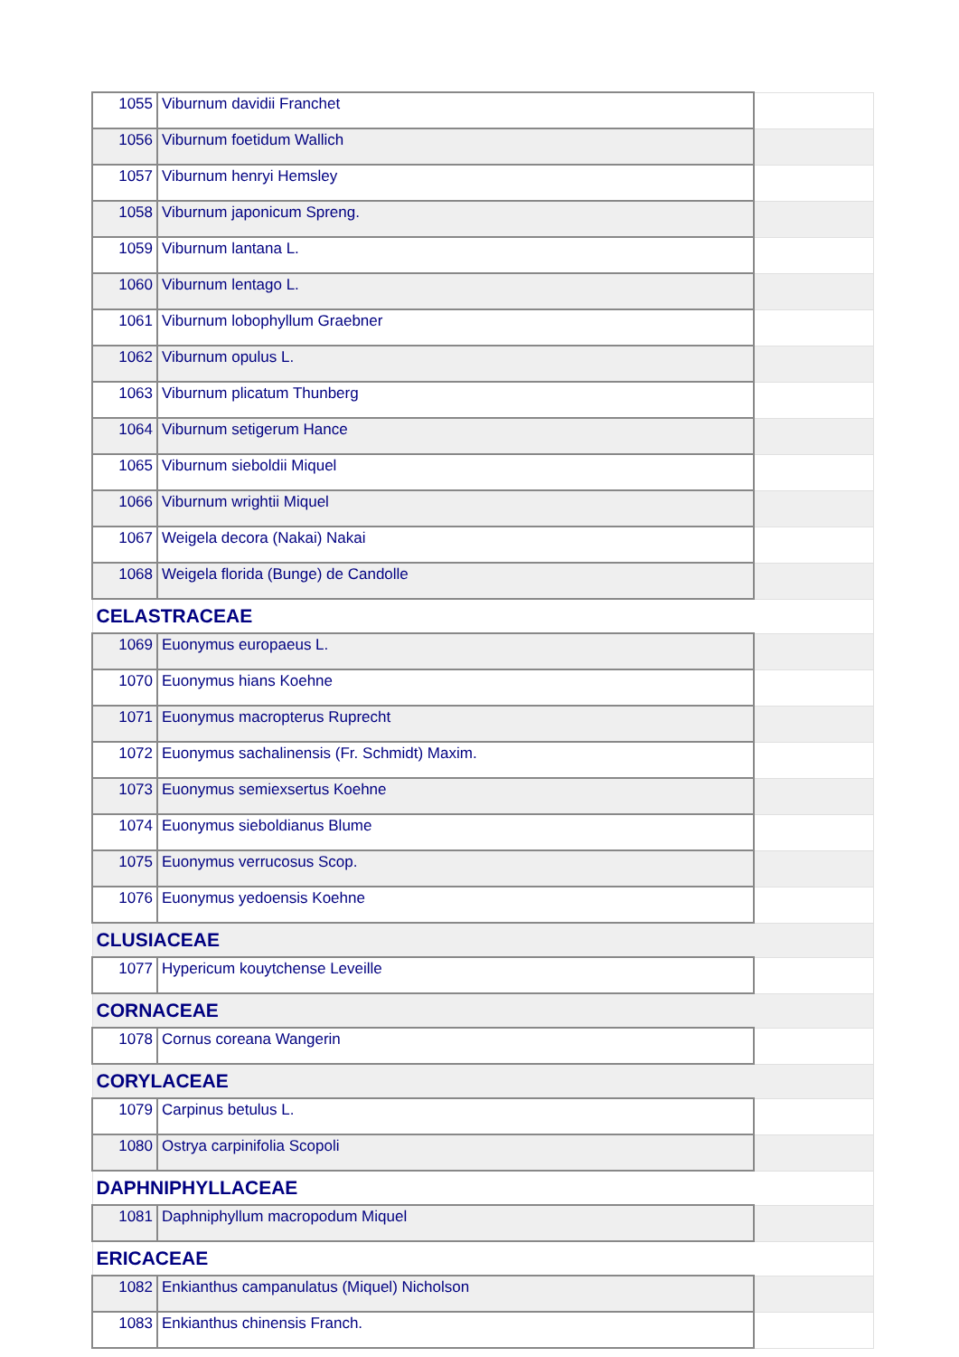| 1055 | Viburnum davidii Franchet | |
| 1056 | Viburnum foetidum Wallich | |
| 1057 | Viburnum henryi Hemsley | |
| 1058 | Viburnum japonicum Spreng. | |
| 1059 | Viburnum lantana L. | |
| 1060 | Viburnum lentago L. | |
| 1061 | Viburnum lobophyllum Graebner | |
| 1062 | Viburnum opulus L. | |
| 1063 | Viburnum plicatum Thunberg | |
| 1064 | Viburnum setigerum Hance | |
| 1065 | Viburnum sieboldii Miquel | |
| 1066 | Viburnum wrightii Miquel | |
| 1067 | Weigela decora (Nakai) Nakai | |
| 1068 | Weigela florida (Bunge) de Candolle | |
| CELASTRACEAE | | |
| 1069 | Euonymus europaeus L. | |
| 1070 | Euonymus hians Koehne | |
| 1071 | Euonymus macropterus Ruprecht | |
| 1072 | Euonymus sachalinensis (Fr. Schmidt) Maxim. | |
| 1073 | Euonymus semiexsertus Koehne | |
| 1074 | Euonymus sieboldianus Blume | |
| 1075 | Euonymus verrucosus Scop. | |
| 1076 | Euonymus yedoensis Koehne | |
| CLUSIACEAE | | |
| 1077 | Hypericum kouytchense Leveille | |
| CORNACEAE | | |
| 1078 | Cornus coreana Wangerin | |
| CORYLACEAE | | |
| 1079 | Carpinus betulus L. | |
| 1080 | Ostrya carpinifolia Scopoli | |
| DAPHNIPHYLLACEAE | | |
| 1081 | Daphniphyllum macropodum Miquel | |
| ERICACEAE | | |
| 1082 | Enkianthus campanulatus (Miquel) Nicholson | |
| 1083 | Enkianthus chinensis Franch. | |